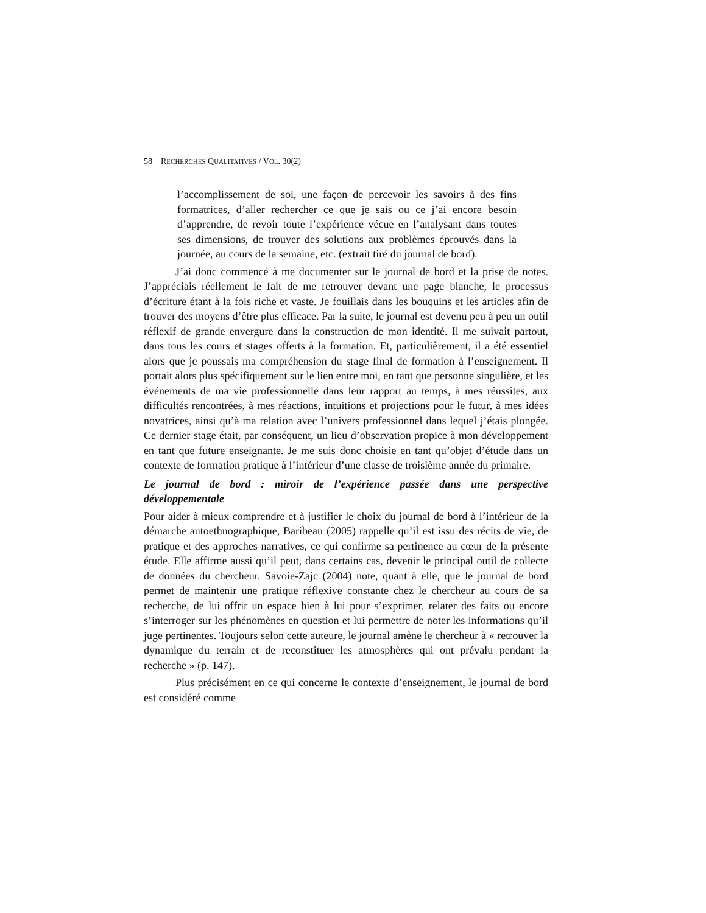58 RECHERCHES QUALITATIVES / VOL. 30(2)
l’accomplissement de soi, une façon de percevoir les savoirs à des fins formatrices, d’aller rechercher ce que je sais ou ce j’ai encore besoin d’apprendre, de revoir toute l’expérience vécue en l’analysant dans toutes ses dimensions, de trouver des solutions aux problèmes éprouvés dans la journée, au cours de la semaine, etc. (extrait tiré du journal de bord).
J’ai donc commencé à me documenter sur le journal de bord et la prise de notes. J’appréciais réellement le fait de me retrouver devant une page blanche, le processus d’écriture étant à la fois riche et vaste. Je fouillais dans les bouquins et les articles afin de trouver des moyens d’être plus efficace. Par la suite, le journal est devenu peu à peu un outil réflexif de grande envergure dans la construction de mon identité. Il me suivait partout, dans tous les cours et stages offerts à la formation. Et, particulièrement, il a été essentiel alors que je poussais ma compréhension du stage final de formation à l’enseignement. Il portait alors plus spécifiquement sur le lien entre moi, en tant que personne singulière, et les événements de ma vie professionnelle dans leur rapport au temps, à mes réussites, aux difficultés rencontrées, à mes réactions, intuitions et projections pour le futur, à mes idées novatrices, ainsi qu’à ma relation avec l’univers professionnel dans lequel j’étais plongée. Ce dernier stage était, par conséquent, un lieu d’observation propice à mon développement en tant que future enseignante. Je me suis donc choisie en tant qu’objet d’étude dans un contexte de formation pratique à l’intérieur d’une classe de troisième année du primaire.
Le journal de bord : miroir de l’expérience passée dans une perspective développementale
Pour aider à mieux comprendre et à justifier le choix du journal de bord à l’intérieur de la démarche autoethnographique, Baribeau (2005) rappelle qu’il est issu des récits de vie, de pratique et des approches narratives, ce qui confirme sa pertinence au cœur de la présente étude. Elle affirme aussi qu’il peut, dans certains cas, devenir le principal outil de collecte de données du chercheur. Savoie-Zajc (2004) note, quant à elle, que le journal de bord permet de maintenir une pratique réflexive constante chez le chercheur au cours de sa recherche, de lui offrir un espace bien à lui pour s’exprimer, relater des faits ou encore s’interroger sur les phénomènes en question et lui permettre de noter les informations qu’il juge pertinentes. Toujours selon cette auteure, le journal amène le chercheur à « retrouver la dynamique du terrain et de reconstituer les atmosphères qui ont prévalu pendant la recherche » (p. 147).
Plus précisément en ce qui concerne le contexte d’enseignement, le journal de bord est considéré comme